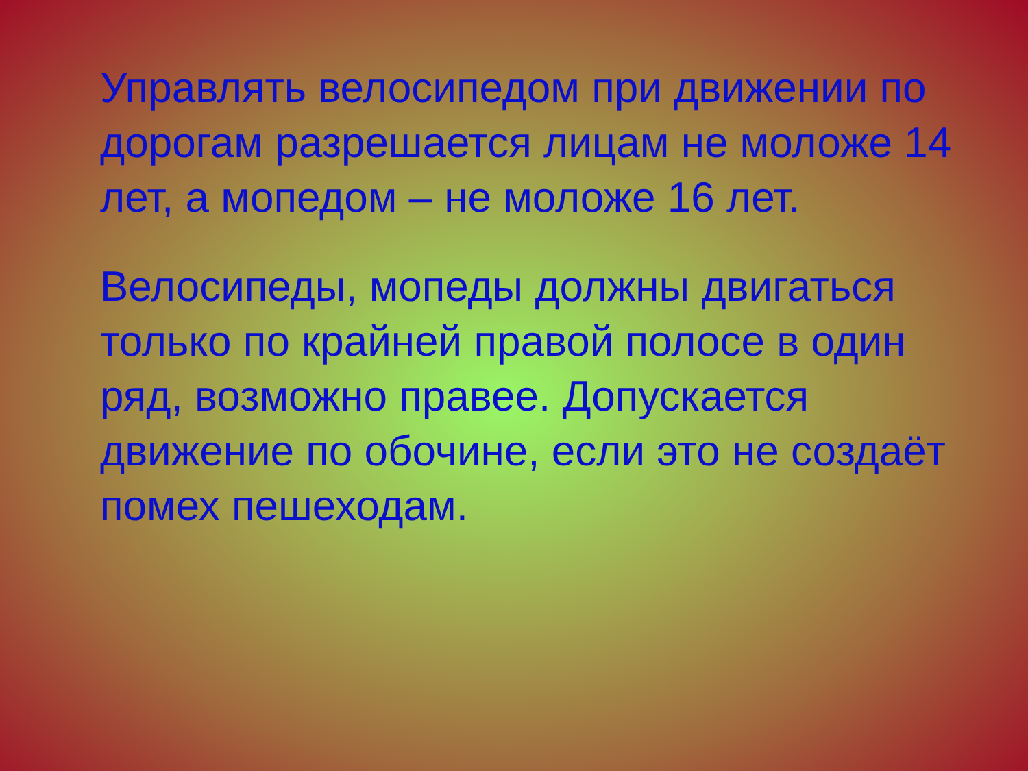Управлять велосипедом при движении по дорогам разрешается лицам не моложе 14 лет, а мопедом – не моложе 16 лет.
Велосипеды, мопеды должны двигаться только по крайней правой полосе в один ряд, возможно правее. Допускается движение по обочине, если это не создаёт помех пешеходам.